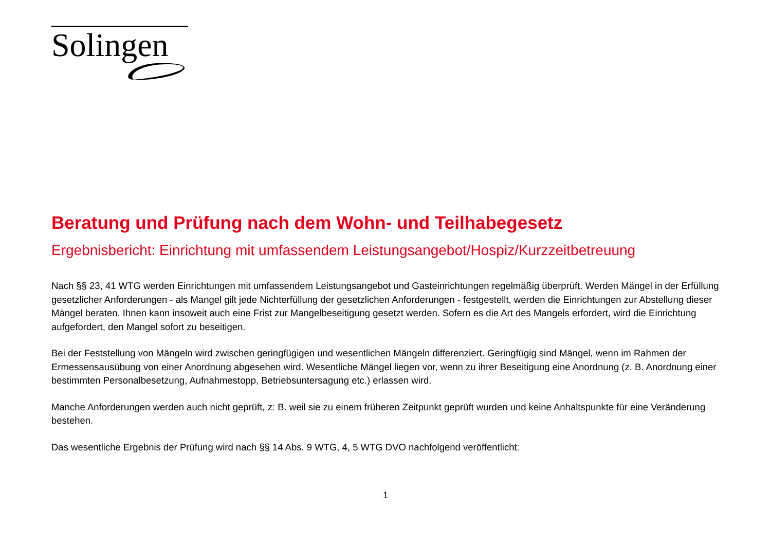Solingen
Beratung und Prüfung nach dem Wohn- und Teilhabegesetz
Ergebnisbericht: Einrichtung mit umfassendem Leistungsangebot/Hospiz/Kurzzeitbetreuung
Nach §§ 23, 41 WTG werden Einrichtungen mit umfassendem Leistungsangebot und Gasteinrichtungen regelmäßig überprüft. Werden Mängel in der Erfüllung gesetzlicher Anforderungen - als Mangel gilt jede Nichterfüllung der gesetzlichen Anforderungen - festgestellt, werden die Einrichtungen zur Abstellung dieser Mängel beraten. Ihnen kann insoweit auch eine Frist zur Mangelbeseitigung gesetzt werden. Sofern es die Art des Mangels erfordert, wird die Einrichtung aufgefordert, den Mangel sofort zu beseitigen.
Bei der Feststellung von Mängeln wird zwischen geringfügigen und wesentlichen Mängeln differenziert. Geringfügig sind Mängel, wenn im Rahmen der Ermessensausübung von einer Anordnung abgesehen wird. Wesentliche Mängel liegen vor, wenn zu ihrer Beseitigung eine Anordnung (z. B. Anordnung einer bestimmten Personalbesetzung, Aufnahmestopp, Betriebsuntersagung etc.) erlassen wird.
Manche Anforderungen werden auch nicht geprüft, z: B. weil sie zu einem früheren Zeitpunkt geprüft wurden und keine Anhaltspunkte für eine Veränderung bestehen.
Das wesentliche Ergebnis der Prüfung wird nach §§ 14 Abs. 9 WTG, 4, 5 WTG DVO nachfolgend veröffentlicht:
1